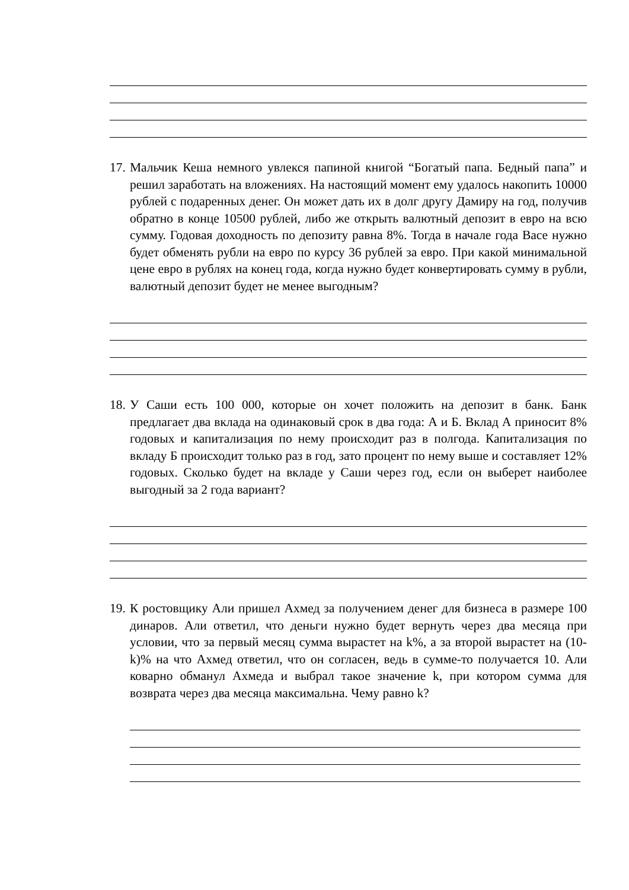17. Мальчик Кеша немного увлекся папиной книгой “Богатый папа. Бедный папа” и решил заработать на вложениях. На настоящий момент ему удалось накопить 10000 рублей с подаренных денег. Он может дать их в долг другу Дамиру на год, получив обратно в конце 10500 рублей, либо же открыть валютный депозит в евро на всю сумму. Годовая доходность по депозиту равна 8%. Тогда в начале года Васе нужно будет обменять рубли на евро по курсу 36 рублей за евро. При какой минимальной цене евро в рублях на конец года, когда нужно будет конвертировать сумму в рубли, валютный депозит будет не менее выгодным?
18. У Саши есть 100 000, которые он хочет положить на депозит в банк. Банк предлагает два вклада на одинаковый срок в два года: А и Б. Вклад А приносит 8% годовых и капитализация по нему происходит раз в полгода. Капитализация по вкладу Б происходит только раз в год, зато процент по нему выше и составляет 12% годовых. Сколько будет на вкладе у Саши через год, если он выберет наиболее выгодный за 2 года вариант?
19. К ростовщику Али пришел Ахмед за получением денег для бизнеса в размере 100 динаров. Али ответил, что деньги нужно будет вернуть через два месяца при условии, что за первый месяц сумма вырастет на k%, а за второй вырастет на (10-k)% на что Ахмед ответил, что он согласен, ведь в сумме-то получается 10. Али коварно обманул Ахмеда и выбрал такое значение k, при котором сумма для возврата через два месяца максимальна. Чему равно k?